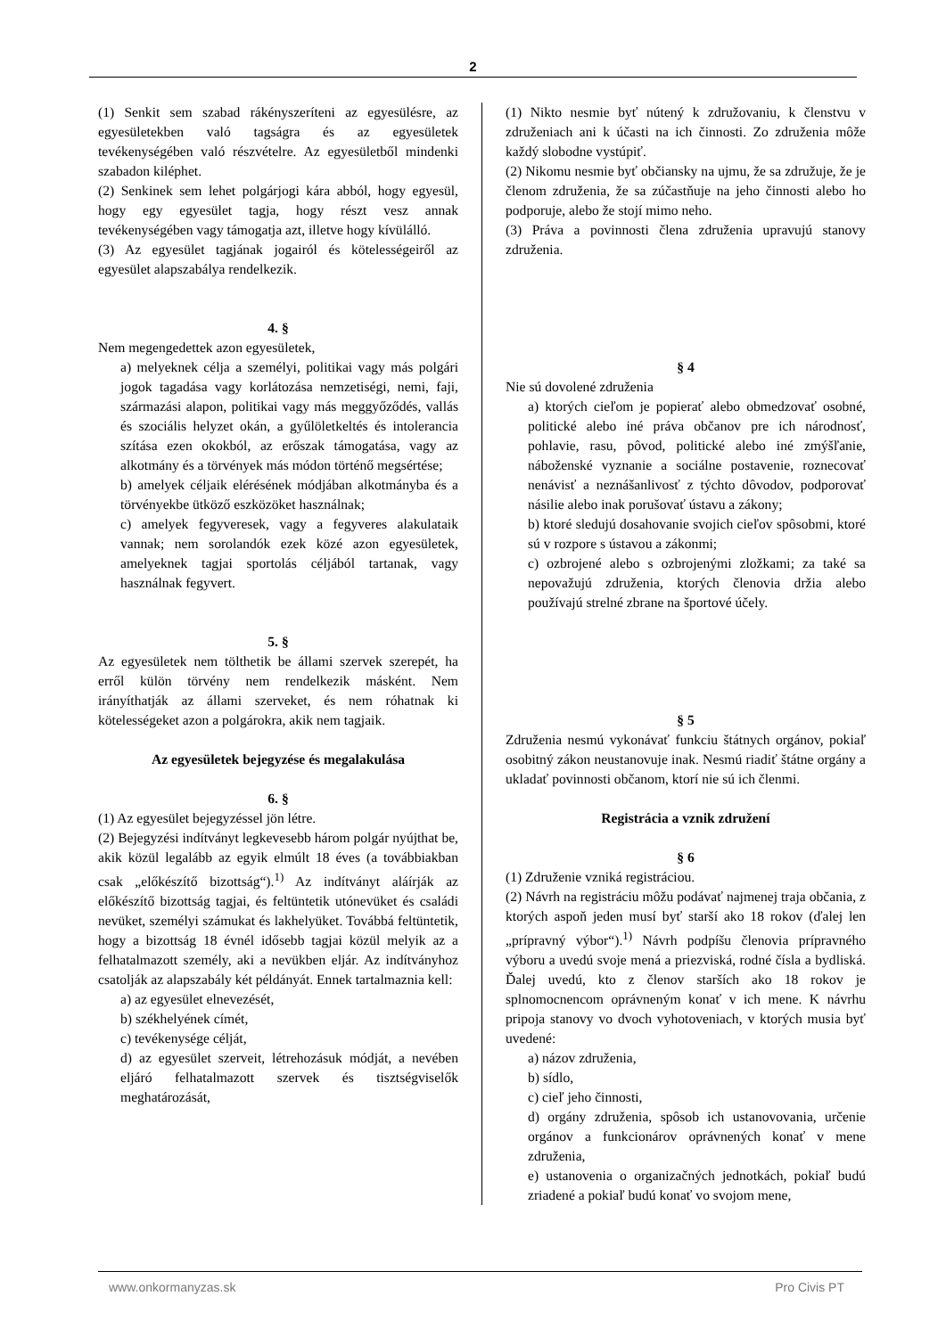2
(1) Senkit sem szabad rákényszeríteni az egyesülésre, az egyesületekben való tagságra és az egyesületek tevékenységében való részvételre. Az egyesületből mindenki szabadon kiléphet.
(2) Senkinek sem lehet polgárjogi kára abból, hogy egyesül, hogy egy egyesület tagja, hogy részt vesz annak tevékenységében vagy támogatja azt, illetve hogy kívülálló.
(3) Az egyesület tagjának jogairól és kötelességeiről az egyesület alapszabálya rendelkezik.
4. §
Nem megengedettek azon egyesületek,
a) melyeknek célja a személyi, politikai vagy más polgári jogok tagadása vagy korlátozása nemzetiségi, nemi, faji, származási alapon, politikai vagy más meggyőződés, vallás és szociális helyzet okán, a gyűlöletkeltés és intolerancia szítása ezen okokból, az erőszak támogatása, vagy az alkotmány és a törvények más módon történő megsértése;
b) amelyek céljaik elérésének módjában alkotmányba és a törvényekbe ütköző eszközöket használnak;
c) amelyek fegyveresek, vagy a fegyveres alakulataik vannak; nem sorolandók ezek közé azon egyesületek, amelyeknek tagjai sportolás céljából tartanak, vagy használnak fegyvert.
5. §
Az egyesületek nem tölthetik be állami szervek szerepét, ha erről külön törvény nem rendelkezik másként. Nem irányíthatják az állami szerveket, és nem róhatnak ki kötelességeket azon a polgárokra, akik nem tagjaik.
Az egyesületek bejegyzése és megalakulása
6. §
(1) Az egyesület bejegyzéssel jön létre.
(2) Bejegyzési indítványt legkevesebb három polgár nyújthat be, akik közül legalább az egyik elmúlt 18 éves (a továbbiakban csak „előkészítő bizottság“).<sup>1)</sup> Az indítványt aláírják az előkészítő bizottság tagjai, és feltüntetik utónevüket és családi nevüket, személyi számukat és lakhelyüket. Továbbá feltüntetik, hogy a bizottság 18 évnél idősebb tagjai közül melyik az a felhatalmazott személy, aki a nevükben eljár. Az indítványhoz csatolják az alapszabály két példányát. Ennek tartalmaznia kell:
a) az egyesület elnevezését,
b) székhelyének címét,
c) tevékenysége célját,
d) az egyesület szerveit, létrehozásuk módját, a nevében eljáró felhatalmazott szervek és tisztségviselők meghatározását,
(1) Nikto nesmie byť nútený k združovaniu, k členstvu v združeniach ani k účasti na ich činnosti. Zo združenia môže každý slobodne vystúpiť.
(2) Nikomu nesmie byť občiansky na ujmu, že sa združuje, že je členom združenia, že sa zúčastňuje na jeho činnosti alebo ho podporuje, alebo že stojí mimo neho.
(3) Práva a povinnosti člena združenia upravujú stanovy združenia.
§ 4
Nie sú dovolené združenia
a) ktorých cieľom je popierať alebo obmedzovať osobné, politické alebo iné práva občanov pre ich národnosť, pohlavie, rasu, pôvod, politické alebo iné zmýšľanie, náboženské vyznanie a sociálne postavenie, roznecovať nenávisť a neznášanlivosť z týchto dôvodov, podporovať násilie alebo inak porušovať ústavu a zákony;
b) ktoré sledujú dosahovanie svojich cieľov spôsobmi, ktoré sú v rozpore s ústavou a zákonmi;
c) ozbrojené alebo s ozbrojenými zložkami; za také sa nepovažujú združenia, ktorých členovia držia alebo používajú strelné zbrane na športové účely.
§ 5
Združenia nesmú vykonávať funkciu štátnych orgánov, pokiaľ osobitný zákon neustanovuje inak. Nesmú riadiť štátne orgány a ukladať povinnosti občanom, ktorí nie sú ich členmi.
Registrácia a vznik združení
§ 6
(1) Združenie vzniká registráciou.
(2) Návrh na registráciu môžu podávať najmenej traja občania, z ktorých aspoň jeden musí byť starší ako 18 rokov (ďalej len „prípravný výbor“).<sup>1)</sup> Návrh podpíšu členovia prípravného výboru a uvedú svoje mená a priezviská, rodné čísla a bydliská. Ďalej uvedú, kto z členov starších ako 18 rokov je splnomocnencom oprávneným konať v ich mene. K návrhu pripoja stanovy vo dvoch vyhotoveniach, v ktorých musia byť uvedené:
a) názov združenia,
b) sídlo,
c) cieľ jeho činnosti,
d) orgány združenia, spôsob ich ustanovovania, určenie orgánov a funkcionárov oprávnených konať v mene združenia,
e) ustanovenia o organizačných jednotkách, pokiaľ budú zriadené a pokiaľ budú konať vo svojom mene,
www.onkormanyzas.sk Pro Civis PT